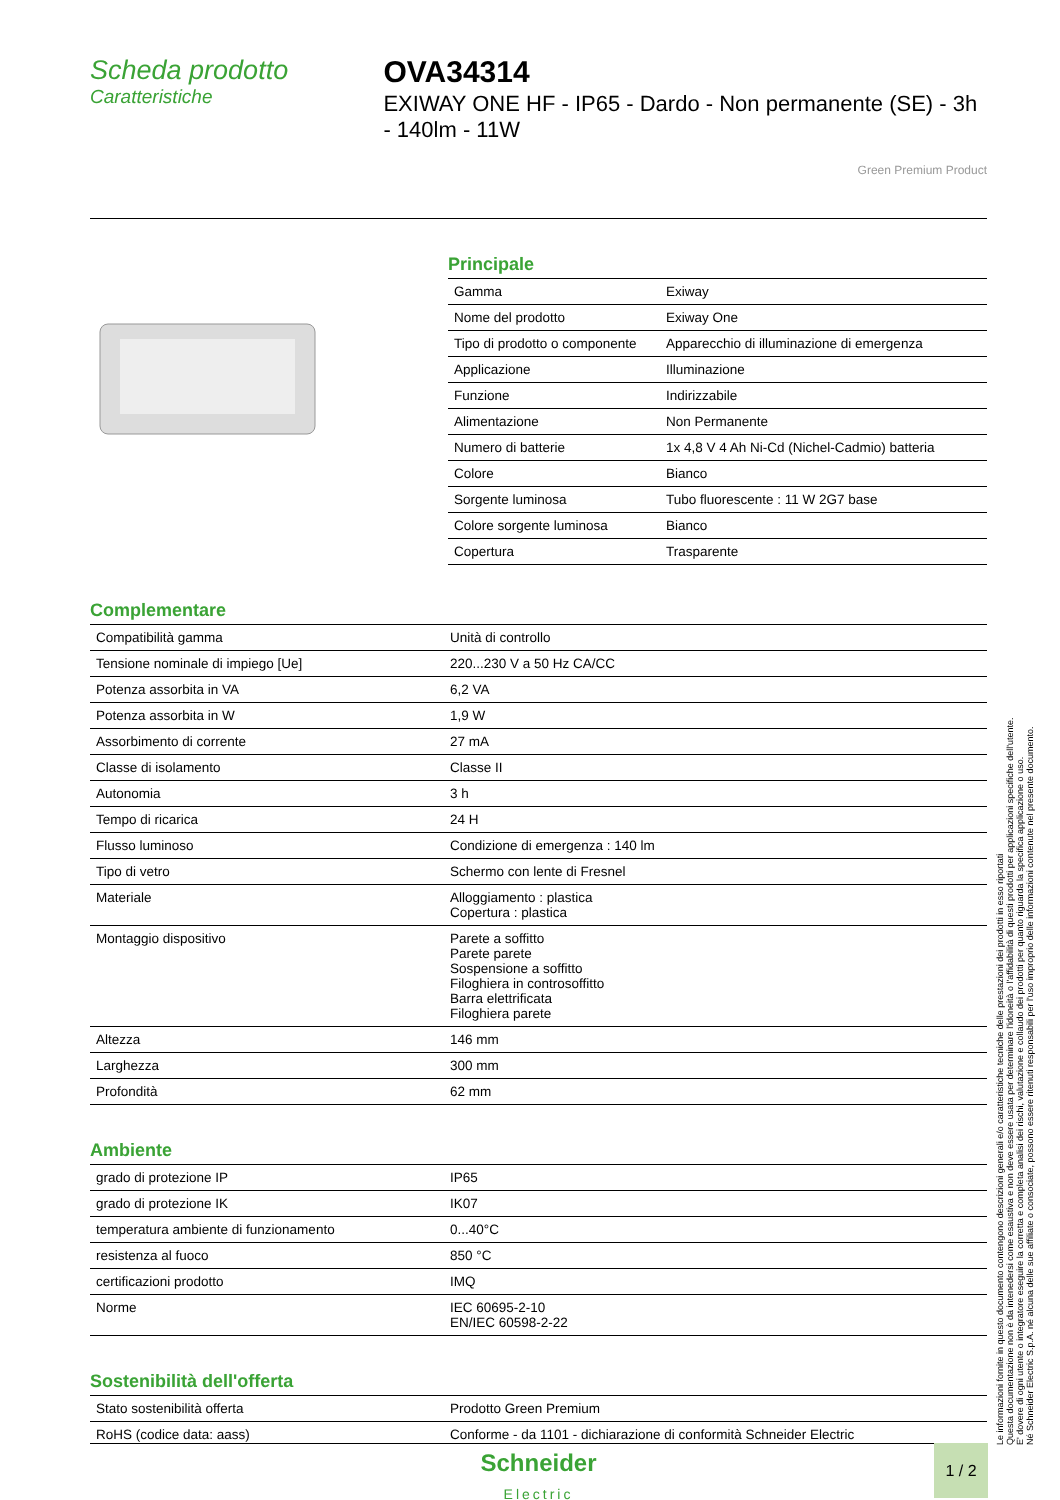Scheda prodotto
Caratteristiche
OVA34314
EXIWAY ONE HF - IP65 - Dardo - Non permanente (SE) - 3h - 140lm - 11W
Green Premium Product
Principale
| Gamma | Exiway |
| Nome del prodotto | Exiway One |
| Tipo di prodotto o componente | Apparecchio di illuminazione di emergenza |
| Applicazione | Illuminazione |
| Funzione | Indirizzabile |
| Alimentazione | Non Permanente |
| Numero di batterie | 1x 4,8 V 4 Ah Ni-Cd (Nichel-Cadmio) batteria |
| Colore | Bianco |
| Sorgente luminosa | Tubo fluorescente : 11 W 2G7 base |
| Colore sorgente luminosa | Bianco |
| Copertura | Trasparente |
Complementare
| Compatibilità gamma | Unità di controllo |
| Tensione nominale di impiego [Ue] | 220...230 V a 50 Hz CA/CC |
| Potenza assorbita in VA | 6,2 VA |
| Potenza assorbita in W | 1,9 W |
| Assorbimento di corrente | 27 mA |
| Classe di isolamento | Classe II |
| Autonomia | 3 h |
| Tempo di ricarica | 24 H |
| Flusso luminoso | Condizione di emergenza : 140 lm |
| Tipo di vetro | Schermo con lente di Fresnel |
| Materiale | Alloggiamento : plastica Copertura : plastica |
| Montaggio dispositivo | Parete a soffitto Parete parete Sospensione a soffitto Filoghiera in controsoffitto Barra elettrificata Filoghiera parete |
| Altezza | 146 mm |
| Larghezza | 300 mm |
| Profondità | 62 mm |
Ambiente
| grado di protezione IP | IP65 |
| grado di protezione IK | IK07 |
| temperatura ambiente di funzionamento | 0...40°C |
| resistenza al fuoco | 850 °C |
| certificazioni prodotto | IMQ |
| Norme | IEC 60695-2-10 EN/IEC 60598-2-22 |
Sostenibilità dell'offerta
| Stato sostenibilità offerta | Prodotto Green Premium |
| RoHS (codice data: aass) | Conforme - da 1101 - dichiarazione di conformità Schneider Electric |
Le informazioni fornite in questo documento contengono descrizioni generali e/o caratteristiche tecniche delle prestazioni dei prodotti in esso riportati
Questa documentazione non è da intenedersi come esaustiva e non deve essere usata per determinare l'idoneità o l'affidabilità di questi prodotti per applicazioni specifiche dell'utente.
E' dovere di ogni utente o integratore eseguire la corretta e completa analisi dei rischi, valutazione e collaudo dei prodotti per quanto riguarda la specifica applicazione o uso.
Né Schneider Electric S.p.A. né alcuna delle sue affiliate o consociate, possono essere ritenuti responsabili per l'uso improprio delle informazioni contenute nel presente documento.
Schneider
Electric
1 / 2